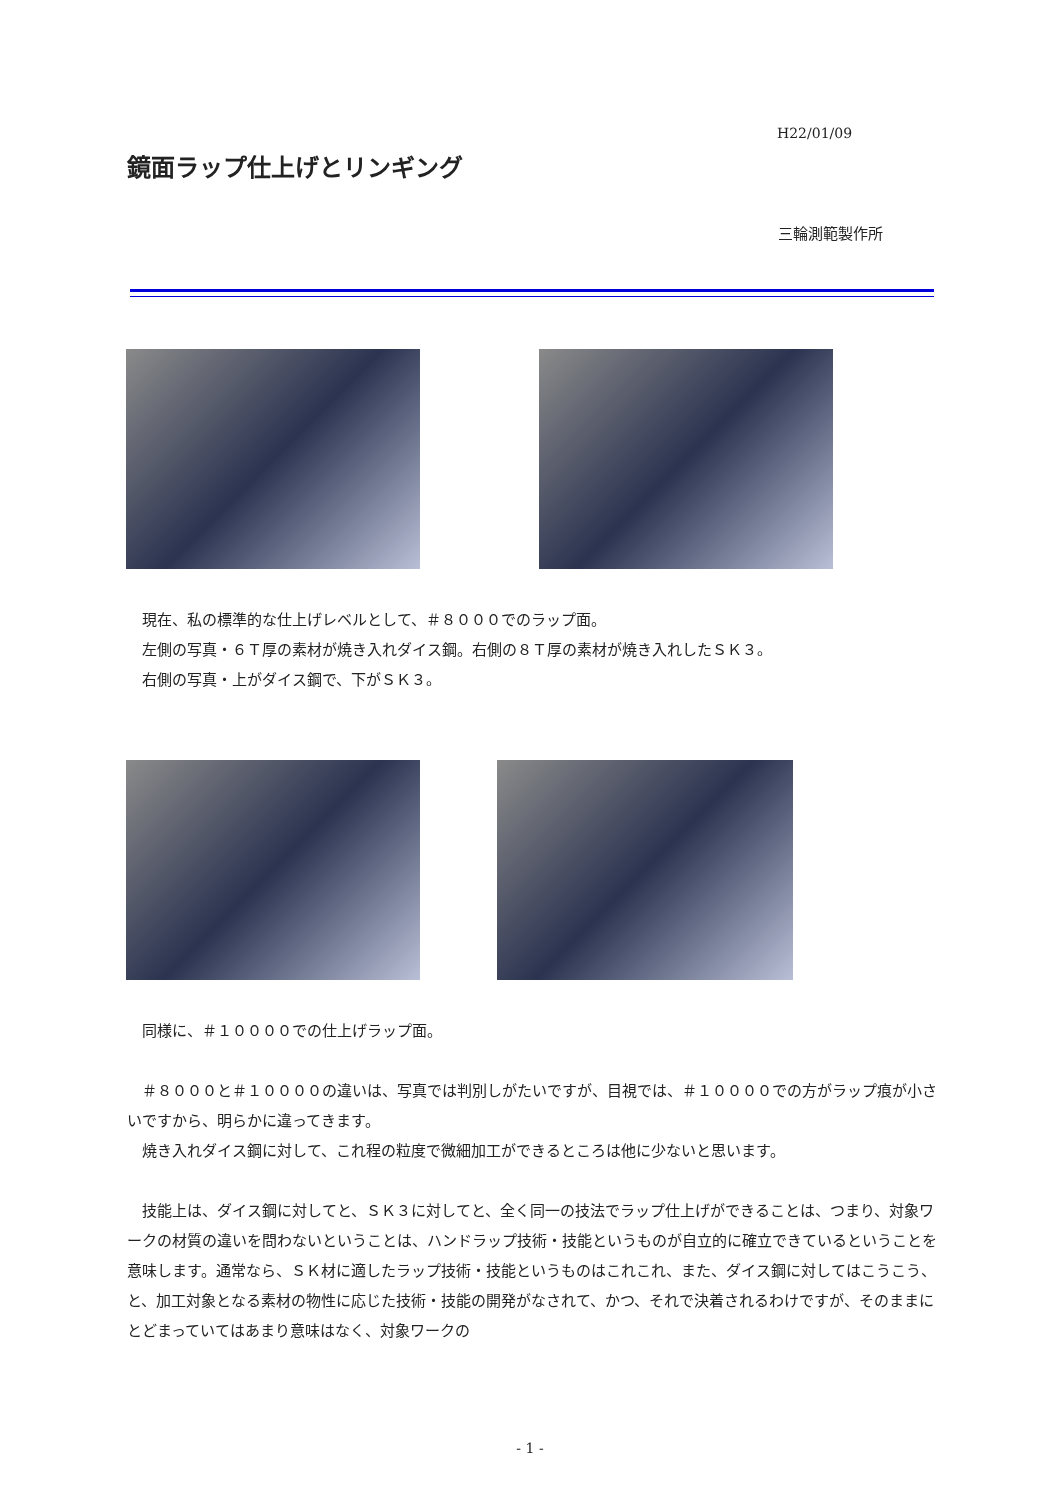H22/01/09
鏡面ラップ仕上げとリンギング
三輪測範製作所
　現在、私の標準的な仕上げレベルとして、＃８０００でのラップ面。
　左側の写真・６Ｔ厚の素材が焼き入れダイス鋼。右側の８Ｔ厚の素材が焼き入れしたＳＫ３。
　右側の写真・上がダイス鋼で、下がＳＫ３。
　同様に、＃１００００での仕上げラップ面。
　＃８０００と＃１００００の違いは、写真では判別しがたいですが、目視では、＃１００００での方がラップ痕が小さいですから、明らかに違ってきます。
　焼き入れダイス鋼に対して、これ程の粒度で微細加工ができるところは他に少ないと思います。
　技能上は、ダイス鋼に対してと、ＳＫ３に対してと、全く同一の技法でラップ仕上げができることは、つまり、対象ワークの材質の違いを問わないということは、ハンドラップ技術・技能というものが自立的に確立できているということを意味します。通常なら、ＳＫ材に適したラップ技術・技能というものはこれこれ、また、ダイス鋼に対してはこうこう、と、加工対象となる素材の物性に応じた技術・技能の開発がなされて、かつ、それで決着されるわけですが、そのままにとどまっていてはあまり意味はなく、対象ワークの
- 1 -